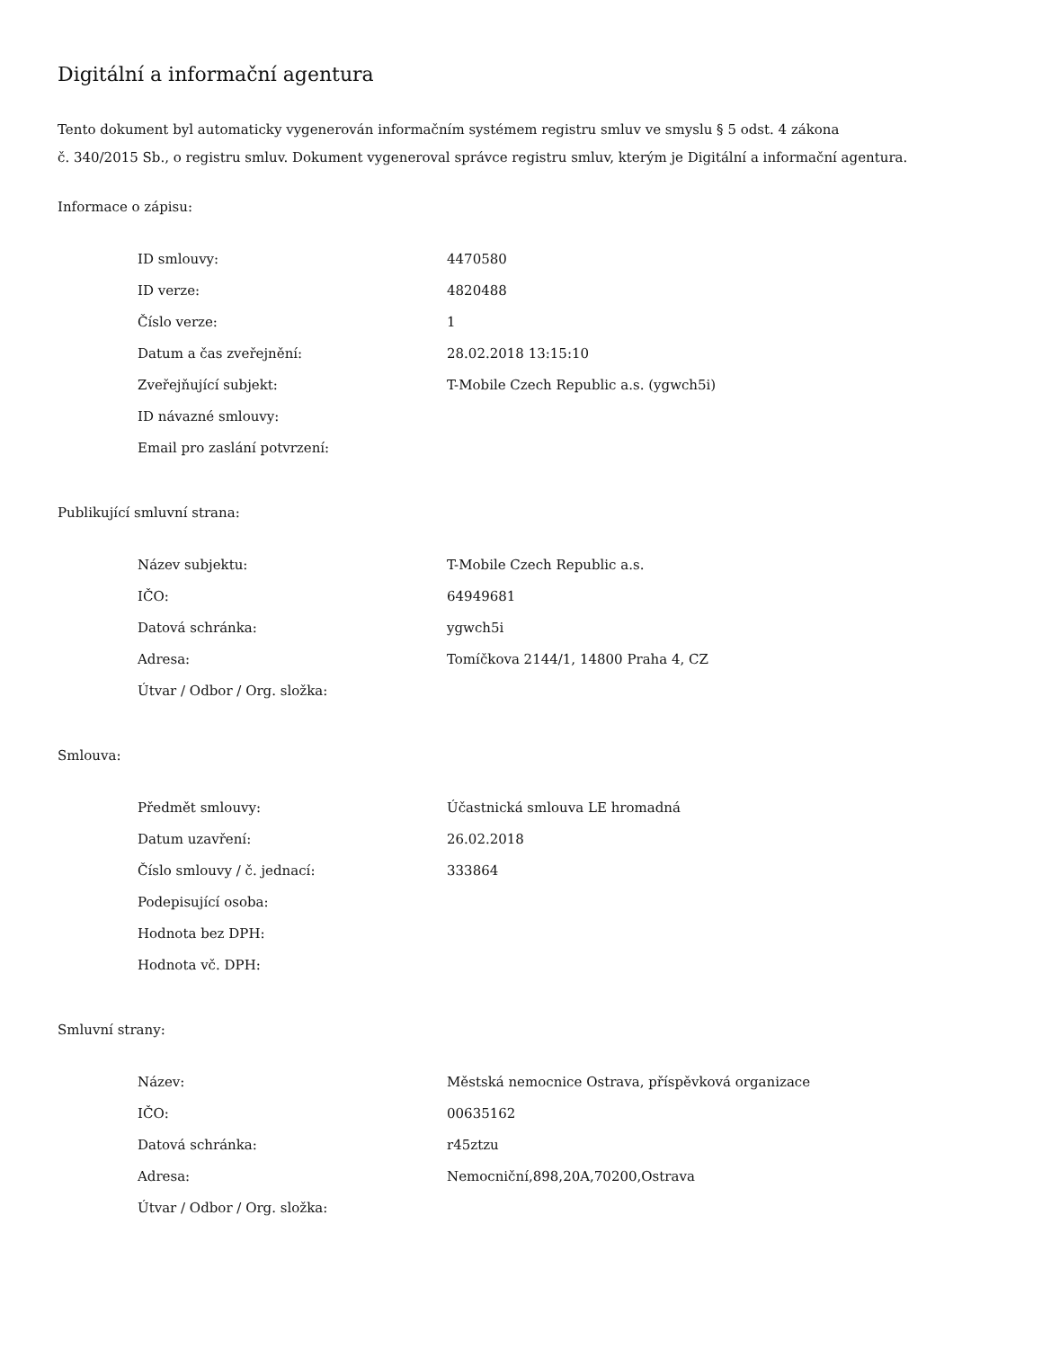Digitální a informační agentura
Tento dokument byl automaticky vygenerován informačním systémem registru smluv ve smyslu § 5 odst. 4 zákona
č. 340/2015 Sb., o registru smluv. Dokument vygeneroval správce registru smluv, kterým je Digitální a informační agentura.
Informace o zápisu:
| ID smlouvy: | 4470580 |
| ID verze: | 4820488 |
| Číslo verze: | 1 |
| Datum a čas zveřejnění: | 28.02.2018 13:15:10 |
| Zveřejňující subjekt: | T-Mobile Czech Republic a.s. (ygwch5i) |
| ID návazné smlouvy: | |
| Email pro zaslání potvrzení: | |
Publikující smluvní strana:
| Název subjektu: | T-Mobile Czech Republic a.s. |
| IČO: | 64949681 |
| Datová schránka: | ygwch5i |
| Adresa: | Tomíčkova 2144/1, 14800 Praha 4, CZ |
| Útvar / Odbor / Org. složka: | |
Smlouva:
| Předmět smlouvy: | Účastnická smlouva LE hromadná |
| Datum uzavření: | 26.02.2018 |
| Číslo smlouvy / č. jednací: | 333864 |
| Podepisující osoba: | |
| Hodnota bez DPH: | |
| Hodnota vč. DPH: | |
Smluvní strany:
| Název: | Městská nemocnice Ostrava, příspěvková organizace |
| IČO: | 00635162 |
| Datová schránka: | r45ztzu |
| Adresa: | Nemocniční,898,20A,70200,Ostrava |
| Útvar / Odbor / Org. složka: | |